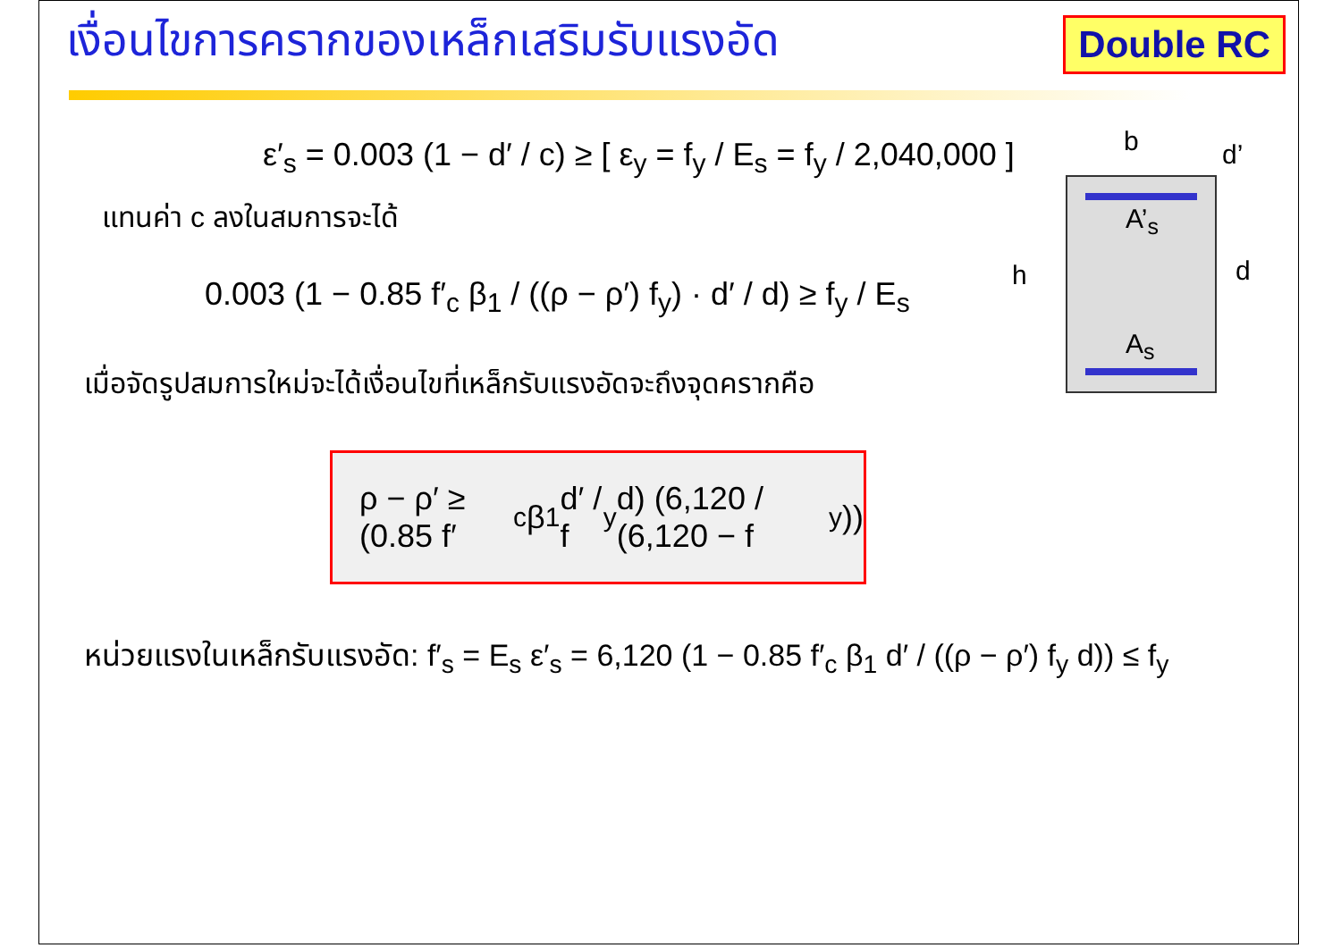เงื่อนไขการครากของเหล็กเสริมรับแรงอัด
Double RC
b d’
h d
A’<sub>s</sub>
A<sub>s</sub>
ε′<sub>s</sub> = 0.003 (1 − d′ / c) ≥ [ ε<sub>y</sub> = f<sub>y</sub> / E<sub>s</sub> = f<sub>y</sub> / 2,040,000 ]
แทนค่า c ลงในสมการจะได้
0.003 (1 − 0.85 f′<sub>c</sub> β<sub>1</sub> / ((ρ − ρ′) f<sub>y</sub>) · d′ / d) ≥ f<sub>y</sub> / E<sub>s</sub>
เมื่อจัดรูปสมการใหม่จะได้เงื่อนไขที่เหล็กรับแรงอัดจะถึงจุดครากคือ
ρ − ρ′ ≥ (0.85 f′<sub>c</sub> β<sub>1</sub> d′ / f<sub>y</sub> d) (6,120 / (6,120 − f<sub>y</sub>))
หน่วยแรงในเหล็กรับแรงอัด: f′<sub>s</sub> = E<sub>s</sub> ε′<sub>s</sub> = 6,120 (1 − 0.85 f′<sub>c</sub> β<sub>1</sub> d′ / ((ρ − ρ′) f<sub>y</sub> d)) ≤ f<sub>y</sub>